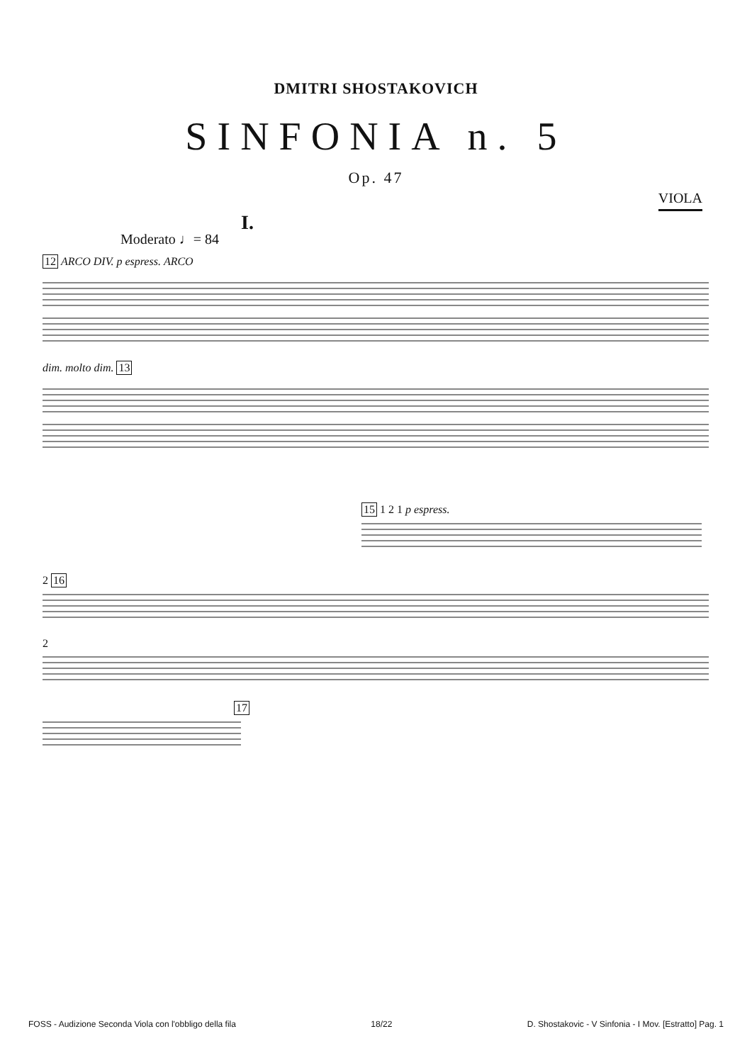DMITRI SHOSTAKOVICH
SINFONIA n. 5
Op. 47
VIOLA
I.
Moderato ♩= 84
12 ARCO DIV. p espress. ARCO
dim. molto dim. 13
15 1 2 1 p espress.
2 16
2
17
FOSS - Audizione Seconda Viola con l'obbligo della fila 18/22 D. Shostakovic - V Sinfonia - I Mov. [Estratto] Pag. 1